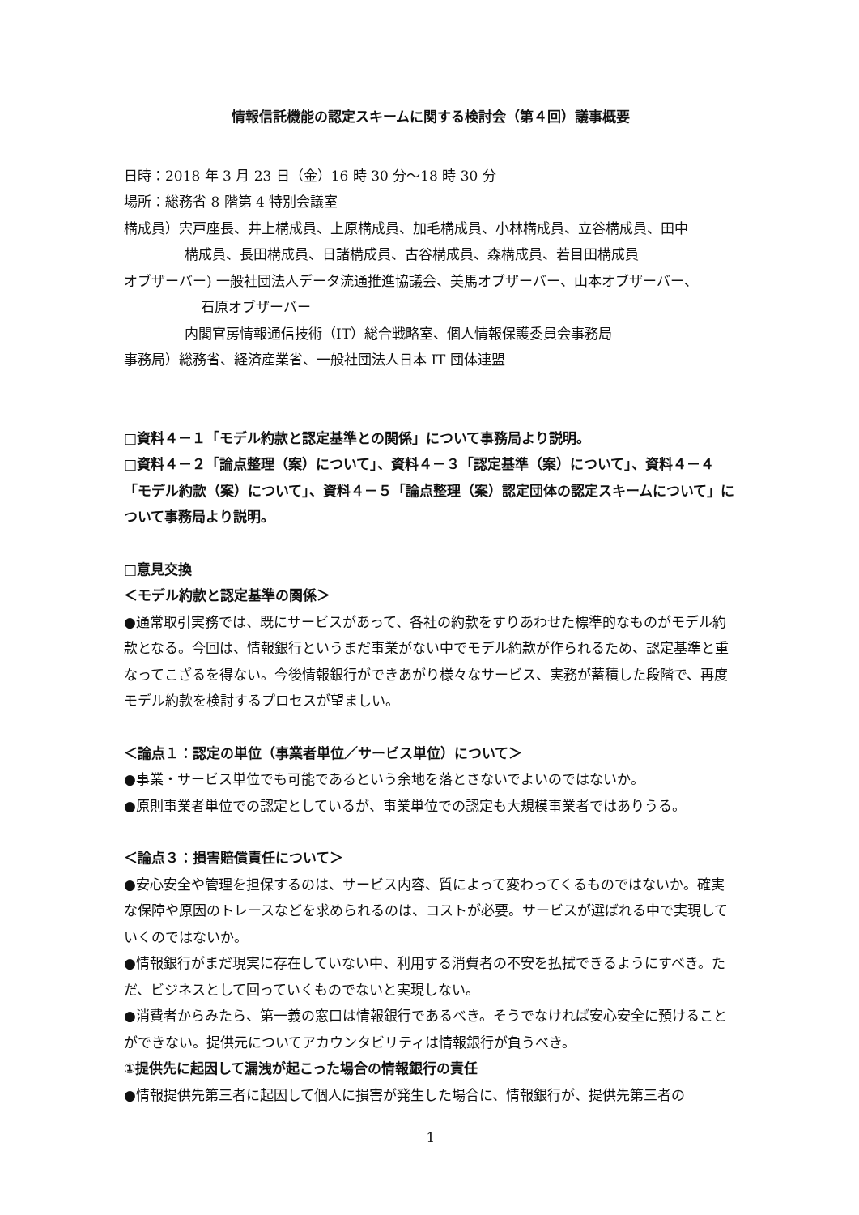情報信託機能の認定スキームに関する検討会（第４回）議事概要
日時：2018 年 3 月 23 日（金）16 時 30 分～18 時 30 分
場所：総務省 8 階第 4 特別会議室
構成員）宍戸座長、井上構成員、上原構成員、加毛構成員、小林構成員、立谷構成員、田中
構成員、長田構成員、日諸構成員、古谷構成員、森構成員、若目田構成員
オブザーバー) 一般社団法人データ流通推進協議会、美馬オブザーバー、山本オブザーバー、
石原オブザーバー
内閣官房情報通信技術（IT）総合戦略室、個人情報保護委員会事務局
事務局）総務省、経済産業省、一般社団法人日本 IT 団体連盟
□資料４－１「モデル約款と認定基準との関係」について事務局より説明。
□資料４－２「論点整理（案）について」、資料４－３「認定基準（案）について」、資料４－４「モデル約款（案）について」、資料４－５「論点整理（案）認定団体の認定スキームについて」について事務局より説明。
□意見交換
＜モデル約款と認定基準の関係＞
●通常取引実務では、既にサービスがあって、各社の約款をすりあわせた標準的なものがモデル約款となる。今回は、情報銀行というまだ事業がない中でモデル約款が作られるため、認定基準と重なってこざるを得ない。今後情報銀行ができあがり様々なサービス、実務が蓄積した段階で、再度モデル約款を検討するプロセスが望ましい。
＜論点１：認定の単位（事業者単位／サービス単位）について＞
●事業・サービス単位でも可能であるという余地を落とさないでよいのではないか。
●原則事業者単位での認定としているが、事業単位での認定も大規模事業者ではありうる。
＜論点３：損害賠償責任について＞
●安心安全や管理を担保するのは、サービス内容、質によって変わってくるものではないか。確実な保障や原因のトレースなどを求められるのは、コストが必要。サービスが選ばれる中で実現していくのではないか。
●情報銀行がまだ現実に存在していない中、利用する消費者の不安を払拭できるようにすべき。ただ、ビジネスとして回っていくものでないと実現しない。
●消費者からみたら、第一義の窓口は情報銀行であるべき。そうでなければ安心安全に預けることができない。提供元についてアカウンタビリティは情報銀行が負うべき。
①提供先に起因して漏洩が起こった場合の情報銀行の責任
●情報提供先第三者に起因して個人に損害が発生した場合に、情報銀行が、提供先第三者の
1